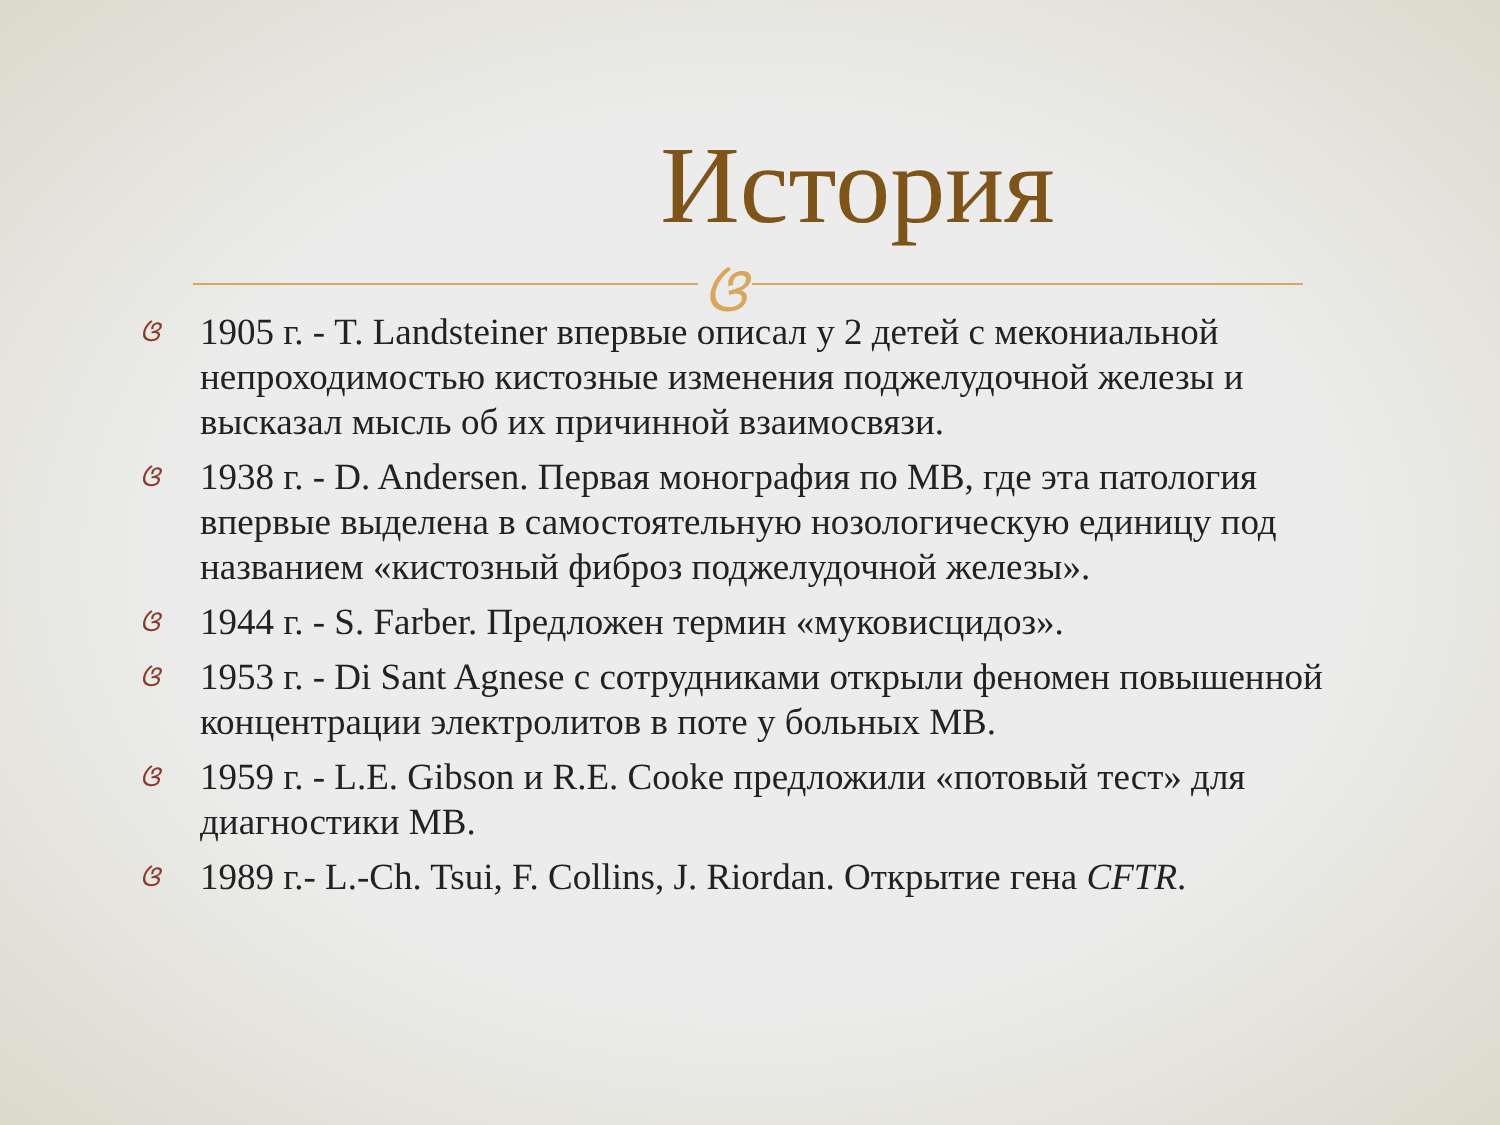История
ଓ
ଓ 1905 г. - T. Landsteiner впервые описал у 2 детей с мекониальной непроходимостью кистозные изменения поджелудочной железы и высказал мысль об их причинной взаимосвязи.
ଓ 1938 г. - D. Andersen. Первая монография по МВ, где эта патология впервые выделена в самостоятельную нозологическую единицу под названием «кистозный фиброз поджелудочной железы».
ଓ 1944 г. - S. Farber. Предложен термин «муковисцидоз».
ଓ 1953 г. - Di Sant Agnese с сотрудниками открыли феномен повышенной концентрации электролитов в поте у больных МВ.
ଓ 1959 г. - L.E. Gibson и R.E. Cooke предложили «потовый тест» для диагностики МВ.
ଓ 1989 г.- L.-Ch. Tsui, F. Collins, J. Riordan. Открытие гена CFTR.